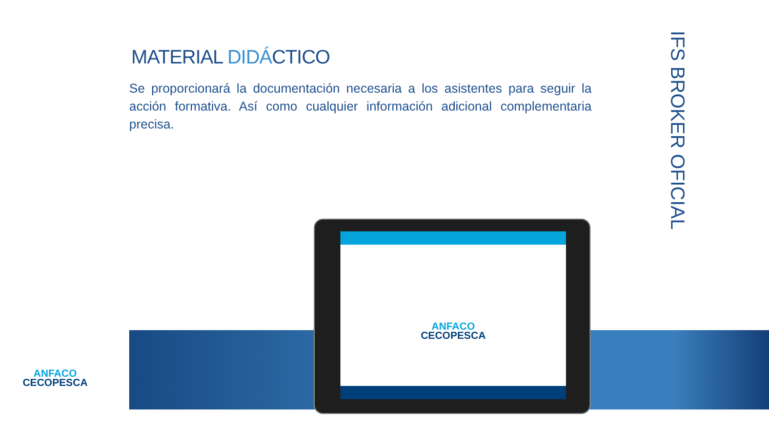MATERIAL DIDÁCTICO
Se proporcionará la documentación necesaria a los asistentes para seguir la acción formativa. Así como cualquier información adicional complementaria precisa.
IFS BROKER OFICIAL
ANFACO
CECOPESCA
ANFACO
CECOPESCA